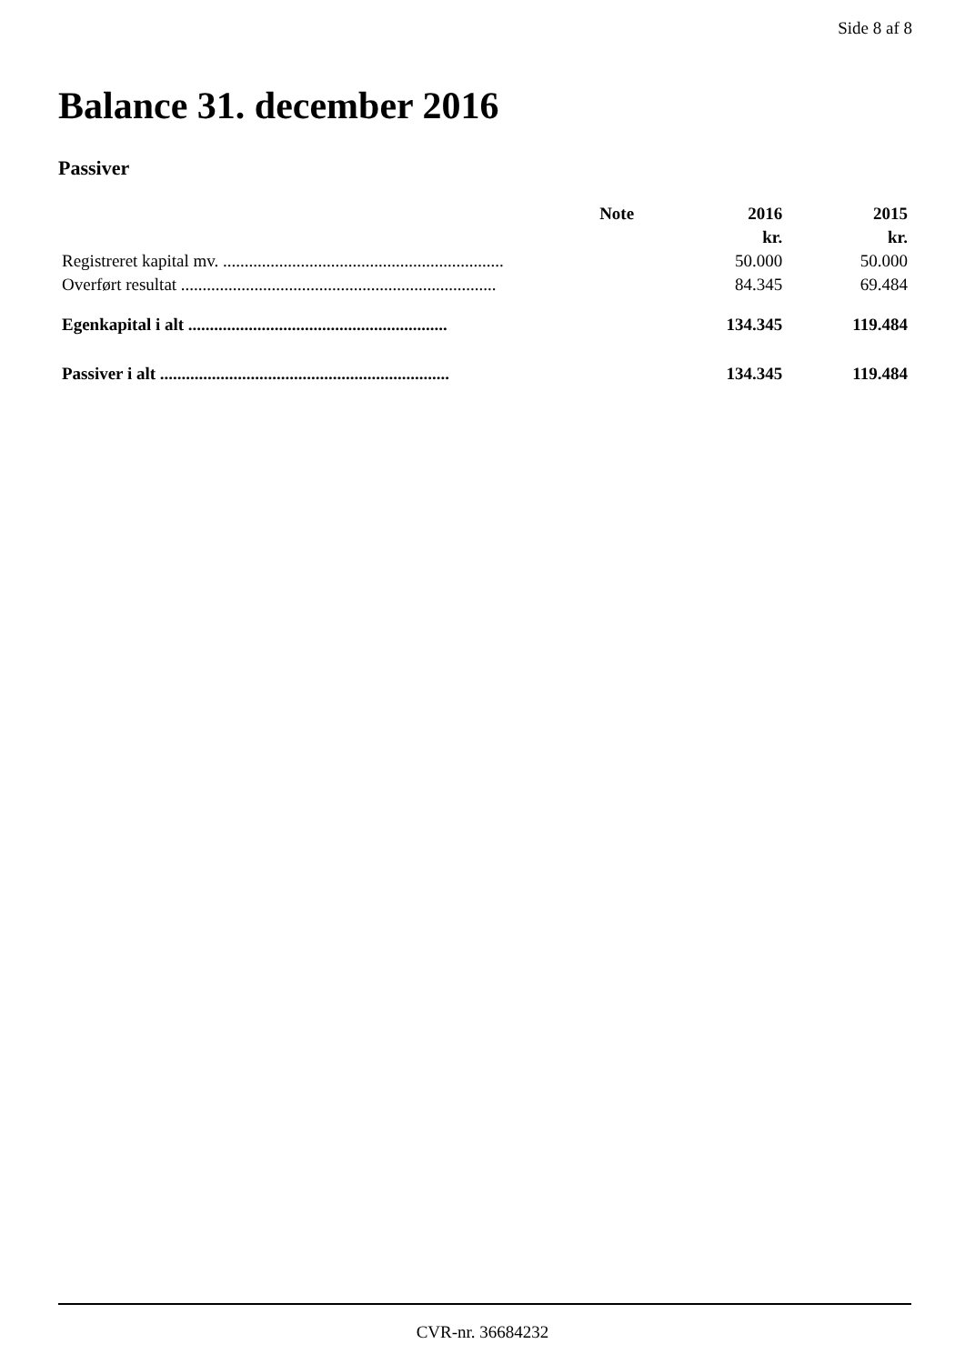Side 8 af 8
Balance 31. december 2016
Passiver
| | Note | 2016 | 2015 |
| --- | --- | --- | --- |
| | | kr. | kr. |
| Registreret kapital mv. ................................................................. | | 50.000 | 50.000 |
| Overført resultat ......................................................................... | | 84.345 | 69.484 |
| Egenkapital i alt ............................................................ | | 134.345 | 119.484 |
| Passiver i alt ................................................................... | | 134.345 | 119.484 |
CVR-nr. 36684232